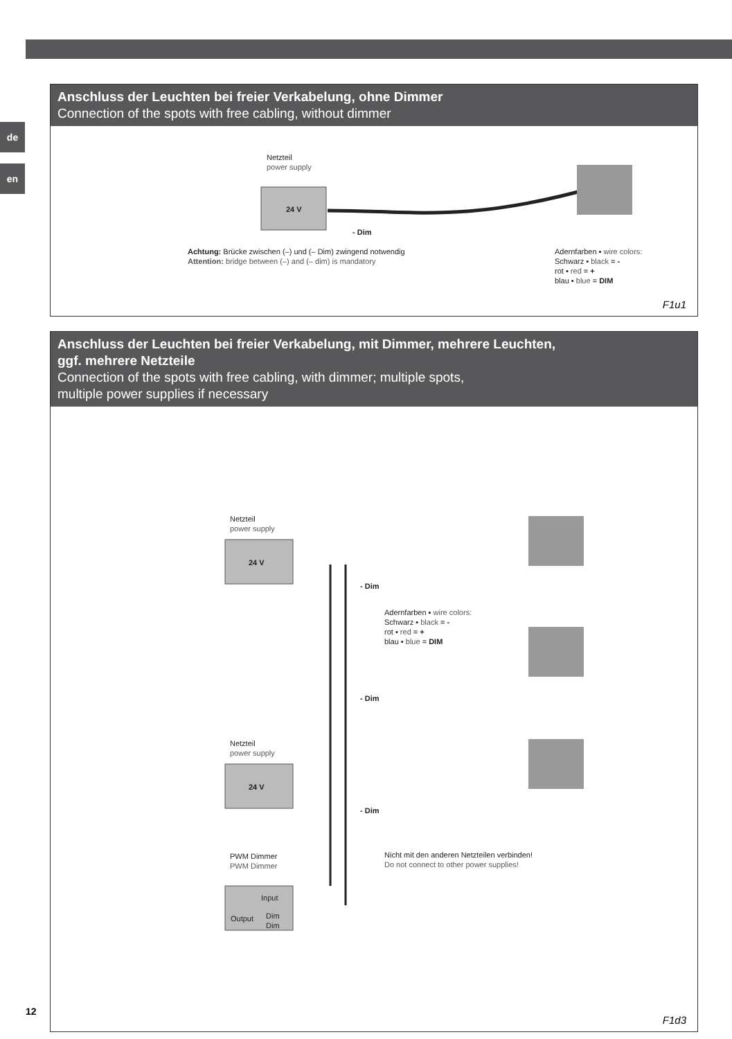de
en
Anschluss der Leuchten bei freier Verkabelung, ohne Dimmer
Connection of the spots with free cabling, without dimmer
Netzteil
power supply
24 V
- Dim
Achtung: Brücke zwischen (–) und (– Dim) zwingend notwendig
Attention: bridge between (–) and (– dim) is mandatory
Adernfarben ▪ wire colors:
Schwarz ▪ black = -
rot ▪ red = +
blau ▪ blue = DIM
F1u1
Anschluss der Leuchten bei freier Verkabelung, mit Dimmer, mehrere Leuchten,
ggf. mehrere Netzteile
Connection of the spots with free cabling, with dimmer; multiple spots,
multiple power supplies if necessary
Netzteil
power supply
24 V
- Dim
Adernfarben ▪ wire colors:
Schwarz ▪ black = -
rot ▪ red = +
blau ▪ blue = DIM
- Dim
Netzteil
power supply
24 V
- Dim
PWM Dimmer
PWM Dimmer
Nicht mit den anderen Netzteilen verbinden!
Do not connect to other power supplies!
Input
Output
Dim
Dim
F1d3
12